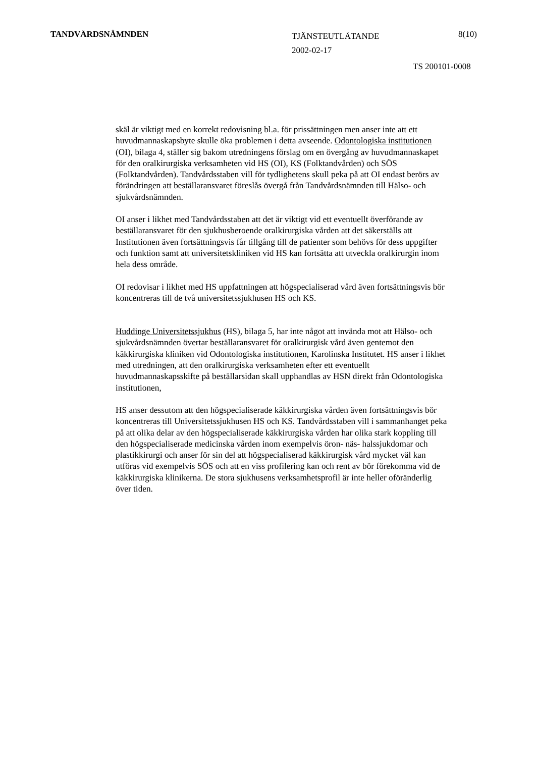TANDVÅRDSNÄMNDEN
TJÄNSTEUTLÅTANDE
2002-02-17
8(10)
TS 200101-0008
skäl är viktigt med en korrekt redovisning bl.a. för prissättningen men anser inte att ett huvudmannaskapsbyte skulle öka problemen i detta avseende. Odontologiska institutionen (OI), bilaga 4, ställer sig bakom utredningens förslag om en övergång av huvudmannaskapet för den oralkirurgiska verksamheten vid HS (OI), KS (Folktandvården) och SÖS (Folktandvården). Tandvårdsstaben vill för tydlighetens skull peka på att OI endast berörs av förändringen att beställaransvaret föreslås övergå från Tandvårdsnämnden till Hälso- och sjukvårdsnämnden.
OI anser i likhet med Tandvårdsstaben att det är viktigt vid ett eventuellt överförande av beställaransvaret för den sjukhusberoende oralkirurgiska vården att det säkerställs att Institutionen även fortsättningsvis får tillgång till de patienter som behövs för dess uppgifter och funktion samt att universitetskliniken vid HS kan fortsätta att utveckla oralkirurgin inom hela dess område.
OI redovisar i likhet med HS uppfattningen att högspecialiserad vård även fortsättningsvis bör koncentreras till de två universitetssjukhusen HS och KS.
Huddinge Universitetssjukhus (HS), bilaga 5, har inte något att invända mot att Hälso- och sjukvårdsnämnden övertar beställaransvaret för oralkirurgisk vård även gentemot den käkkirurgiska kliniken vid Odontologiska institutionen, Karolinska Institutet. HS anser i likhet med utredningen, att den oralkirurgiska verksamheten efter ett eventuellt huvudmannaskapsskifte på beställarsidan skall upphandlas av HSN direkt från Odontologiska institutionen,
HS anser dessutom att den högspecialiserade käkkirurgiska vården även fortsättningsvis bör koncentreras till Universitetssjukhusen HS och KS. Tandvårdsstaben vill i sammanhanget peka på att olika delar av den högspecialiserade käkkirurgiska vården har olika stark koppling till den högspecialiserade medicinska vården inom exempelvis öron- näs- halssjukdomar och plastikkirurgi och anser för sin del att högspecialiserad käkkirurgisk vård mycket väl kan utföras vid exempelvis SÖS och att en viss profilering kan och rent av bör förekomma vid de käkkirurgiska klinikerna. De stora sjukhusens verksamhetsprofil är inte heller oföränderlig över tiden.